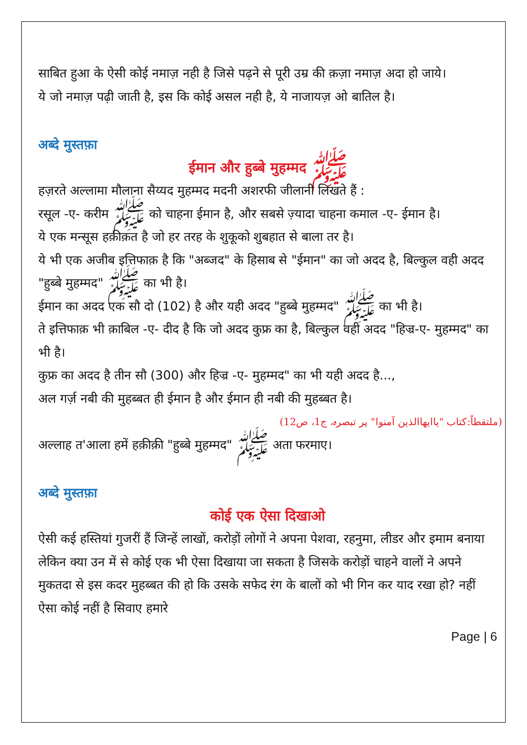साबित हुआ के ऐसी कोई नमाज़ नही है जिसे पढ़ने से पूरी उम्र की क़ज़ा नमाज़ अदा हो जाये।
ये जो नमाज़ पढ़ी जाती है, इस कि कोई असल नही है, ये नाजायज़ ओ बातिल है।
अब्दे मुस्तफ़ा
ईमान और हुब्बे मुहम्मद ﷺ
हज़रते अल्लामा मौलाना सैय्यद मुहम्मद मदनी अशरफी जीलानी लिखते हैं :
रसूल -ए- करीम ﷺ को चाहना ईमान है, और सबसे ज़्यादा चाहना कमाल -ए- ईमान है।
ये एक मन्सूस हक़ीक़त है जो हर तरह के शुकूको शुबहात से बाला तर है।
ये भी एक अजीब इत्तिफाक़ है कि "अब्जद" के हिसाब से "ईमान" का जो अदद है, बिल्कुल वही अदद "हुब्बे मुहम्मद" ﷺ का भी है।
ईमान का अदद एक सौ दो (102) है और यही अदद "हुब्बे मुहम्मद" ﷺ का भी है।
ते इत्तिफाक़ भी क़ाबिल -ए- दीद है कि जो अदद कुफ्र का है, बिल्कुल वही अदद "हिज्र-ए- मुहम्मद" का भी है।
कुफ्र का अदद है तीन सौ (300) और हिज्र -ए- मुहम्मद" का भी यही अदद है...,
अल गर्ज़ नबी की मुहब्बत ही ईमान है और ईमान ही नबी की मुहब्बत है।
(ملتقطاً:کتاب "یاایھاالذین آمنوا" پر تبصرہ، ج1، ص12)
अल्लाह त'आला हमें हक़ीक़ी "हुब्बे मुहम्मद" ﷺ अता फरमाए।
अब्दे मुस्तफ़ा
कोई एक ऐसा दिखाओ
ऐसी कई हस्तियां गुजरीं हैं जिन्हें लाखों, करोड़ों लोगों ने अपना पेशवा, रहनुमा, लीडर और इमाम बनाया लेकिन क्या उन में से कोई एक भी ऐसा दिखाया जा सकता है जिसके करोड़ों चाहने वालों ने अपने मुकतदा से इस कदर मुहब्बत की हो कि उसके सफेद रंग के बालों को भी गिन कर याद रखा हो? नहीं ऐसा कोई नहीं है सिवाए हमारे
Page | 6